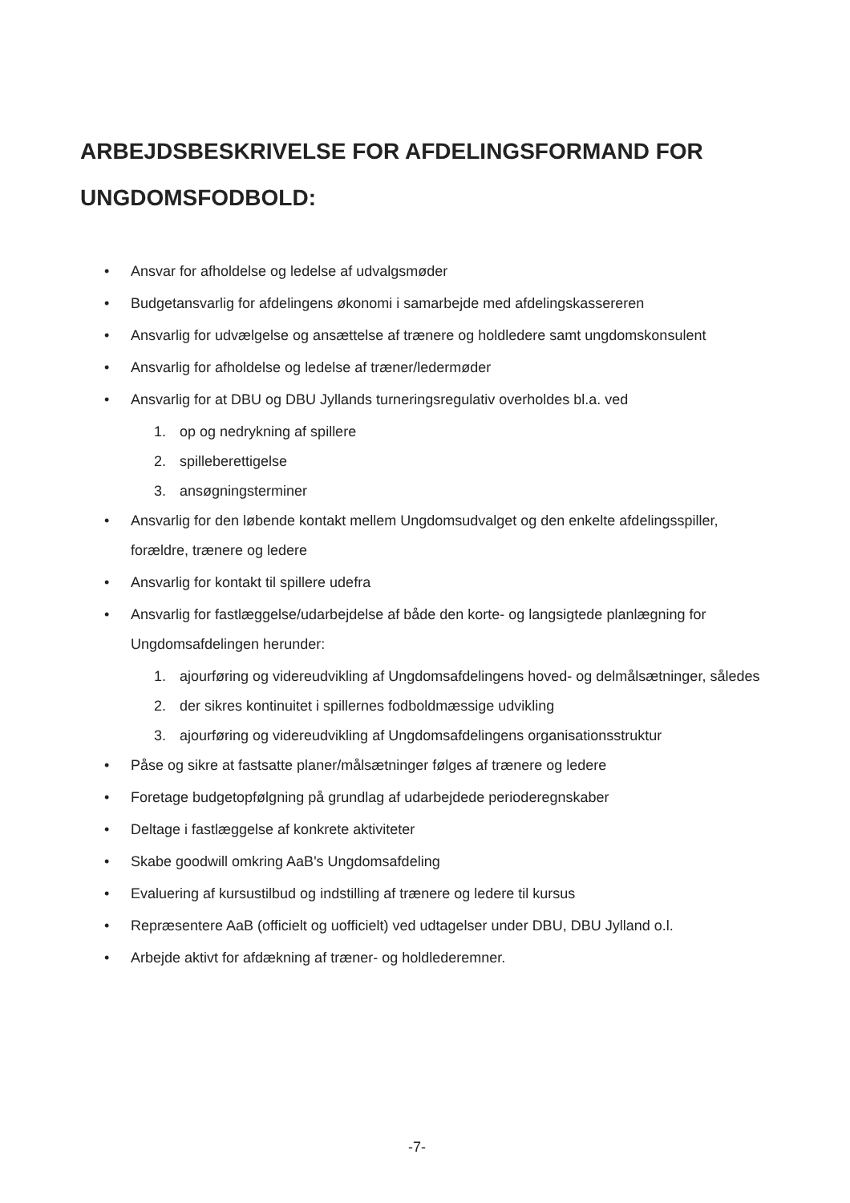ARBEJDSBESKRIVELSE FOR AFDELINGSFORMAND FOR
UNGDOMSFODBOLD:
• Ansvar for afholdelse og ledelse af udvalgsmøder
• Budgetansvarlig for afdelingens økonomi i samarbejde med afdelingskassereren
• Ansvarlig for udvælgelse og ansættelse af trænere og holdledere samt ungdomskonsulent
• Ansvarlig for afholdelse og ledelse af træner/ledermøder
• Ansvarlig for at DBU og DBU Jyllands turneringsregulativ overholdes bl.a. ved
1. op og nedrykning af spillere
2. spilleberettigelse
3. ansøgningsterminer
• Ansvarlig for den løbende kontakt mellem Ungdomsudvalget og den enkelte afdelingsspiller, forældre, trænere og ledere
• Ansvarlig for kontakt til spillere udefra
• Ansvarlig for fastlæggelse/udarbejdelse af både den korte- og langsigtede planlægning for Ungdomsafdelingen herunder:
1. ajourføring og videreudvikling af Ungdomsafdelingens hoved- og delmålsætninger, således
2. der sikres kontinuitet i spillernes fodboldmæssige udvikling
3. ajourføring og videreudvikling af Ungdomsafdelingens organisationsstruktur
• Påse og sikre at fastsatte planer/målsætninger følges af trænere og ledere
• Foretage budgetopfølgning på grundlag af udarbejdede perioderegnskaber
• Deltage i fastlæggelse af konkrete aktiviteter
• Skabe goodwill omkring AaB's Ungdomsafdeling
• Evaluering af kursustilbud og indstilling af trænere og ledere til kursus
• Repræsentere AaB (officielt og uofficielt) ved udtagelser under DBU, DBU Jylland o.l.
• Arbejde aktivt for afdækning af træner- og holdlederemner.
-7-